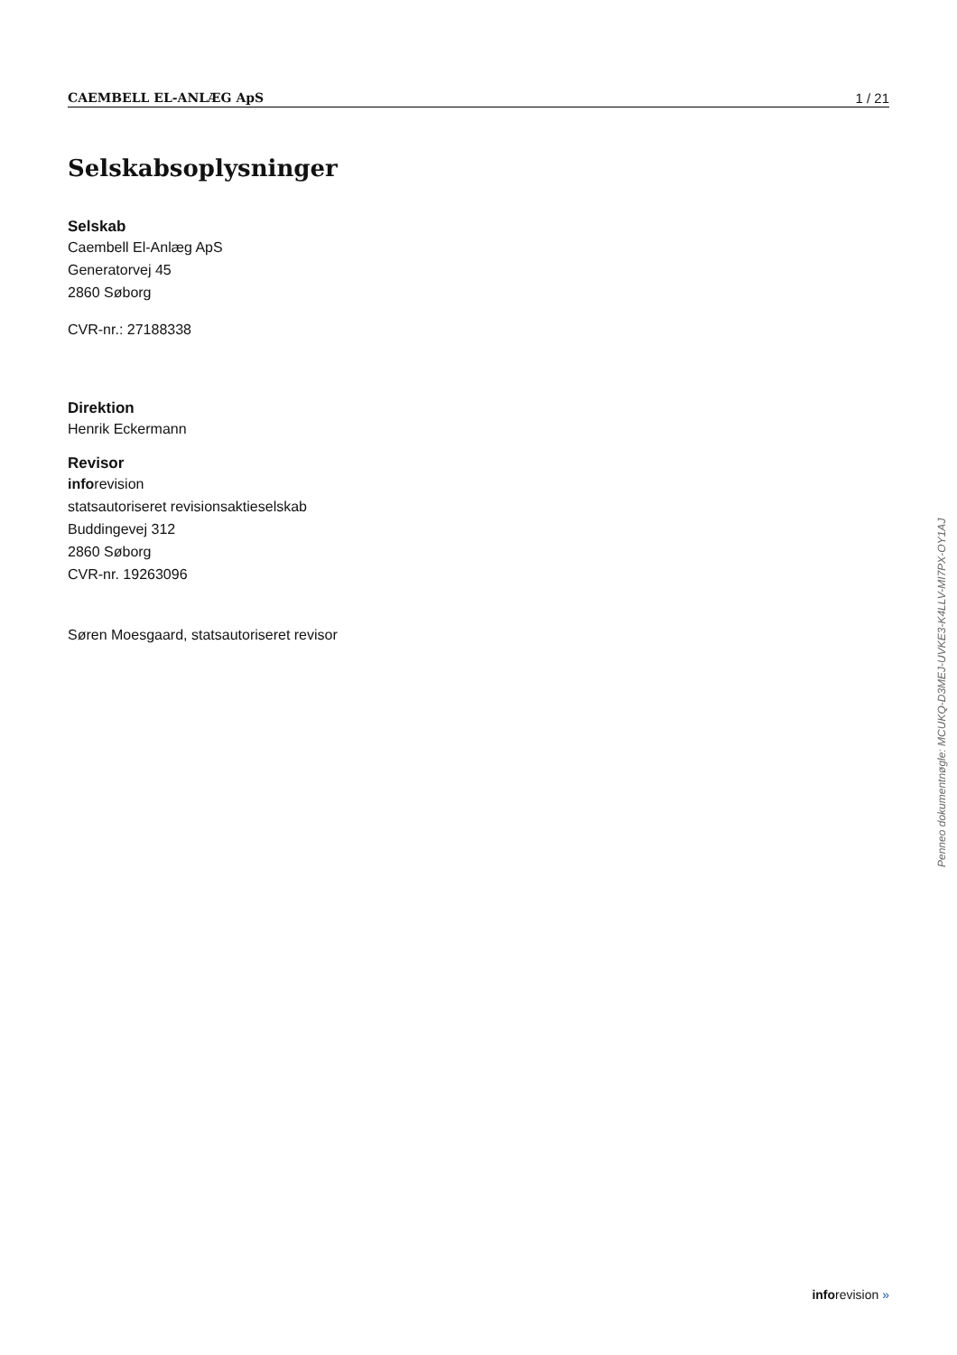CAEMBELL EL-ANLÆG ApS 1 / 21
Selskabsoplysninger
Selskab
Caembell El-Anlæg ApS
Generatorvej 45
2860 Søborg
CVR-nr.: 27188338
Direktion
Henrik Eckermann
Revisor
inforevision
statsautoriseret revisionsaktieselskab
Buddingevej 312
2860 Søborg
CVR-nr. 19263096
Søren Moesgaard, statsautoriseret revisor
Penneo dokumentnøgle: MCUKQ-D3MEJ-UVKE3-K4LLV-MI7PX-OY1AJ
inforevision »